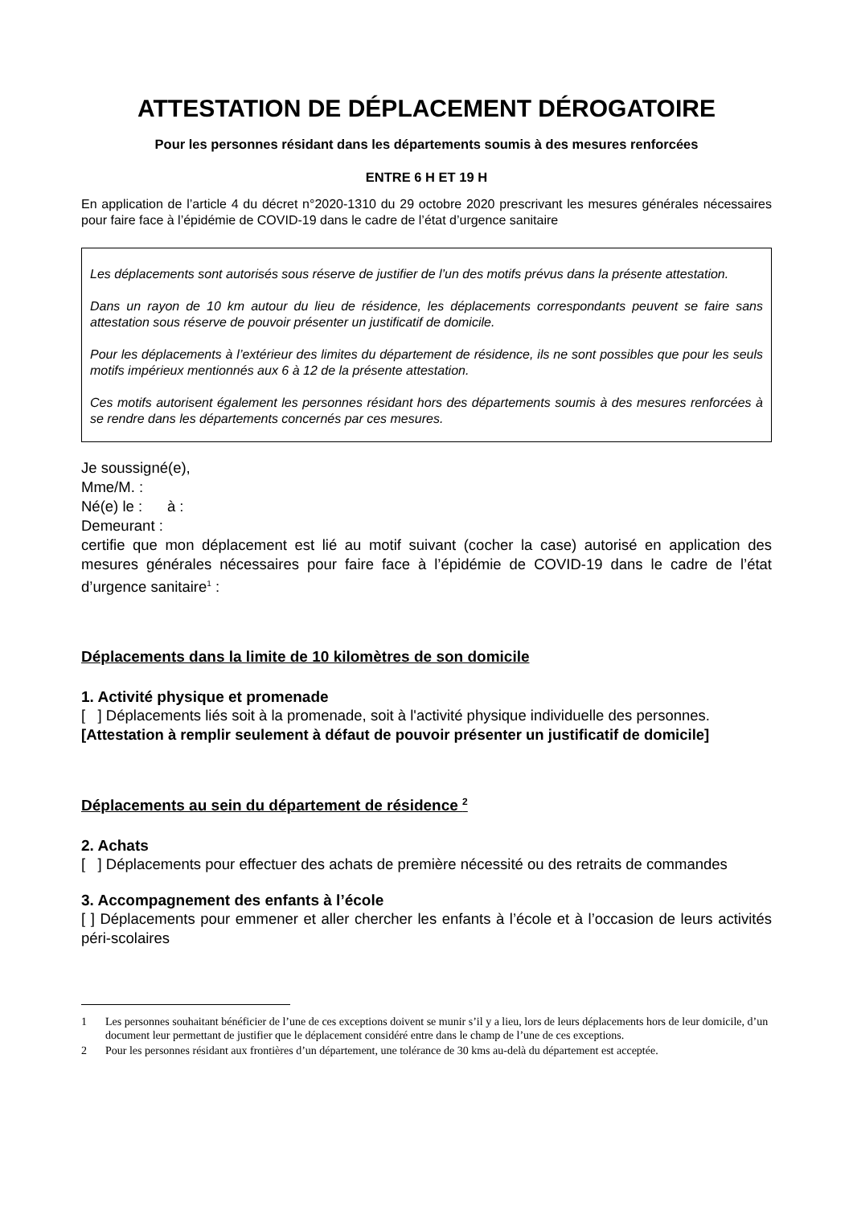ATTESTATION DE DÉPLACEMENT DÉROGATOIRE
Pour les personnes résidant dans les départements soumis à des mesures renforcées
ENTRE 6 H ET 19 H
En application de l’article 4 du décret n°2020-1310 du 29 octobre 2020 prescrivant les mesures générales nécessaires pour faire face à l’épidémie de COVID-19 dans le cadre de l’état d’urgence sanitaire
Les déplacements sont autorisés sous réserve de justifier de l’un des motifs prévus dans la présente attestation.
Dans un rayon de 10 km autour du lieu de résidence, les déplacements correspondants peuvent se faire sans attestation sous réserve de pouvoir présenter un justificatif de domicile.
Pour les déplacements à l’extérieur des limites du département de résidence, ils ne sont possibles que pour les seuls motifs impérieux mentionnés aux 6 à 12 de la présente attestation.
Ces motifs autorisent également les personnes résidant hors des départements soumis à des mesures renforcées à se rendre dans les départements concernés par ces mesures.
Je soussigné(e),
Mme/M. :
Né(e) le : à :
Demeurant :
certifie que mon déplacement est lié au motif suivant (cocher la case) autorisé en application des mesures générales nécessaires pour faire face à l’épidémie de COVID-19 dans le cadre de l’état d’urgence sanitaire<sup>1</sup> :
Déplacements dans la limite de 10 kilomètres de son domicile
1. Activité physique et promenade
[ ] Déplacements liés soit à la promenade, soit à l'activité physique individuelle des personnes.
[Attestation à remplir seulement à défaut de pouvoir présenter un justificatif de domicile]
Déplacements au sein du département de résidence <sup>2</sup>
2. Achats
[ ] Déplacements pour effectuer des achats de première nécessité ou des retraits de commandes
3. Accompagnement des enfants à l’école
[ ] Déplacements pour emmener et aller chercher les enfants à l’école et à l’occasion de leurs activités péri-scolaires
1 Les personnes souhaitant bénéficier de l’une de ces exceptions doivent se munir s’il y a lieu, lors de leurs déplacements hors de leur domicile, d’un document leur permettant de justifier que le déplacement considéré entre dans le champ de l’une de ces exceptions.
2 Pour les personnes résidant aux frontières d’un département, une tolérance de 30 kms au-delà du département est acceptée.